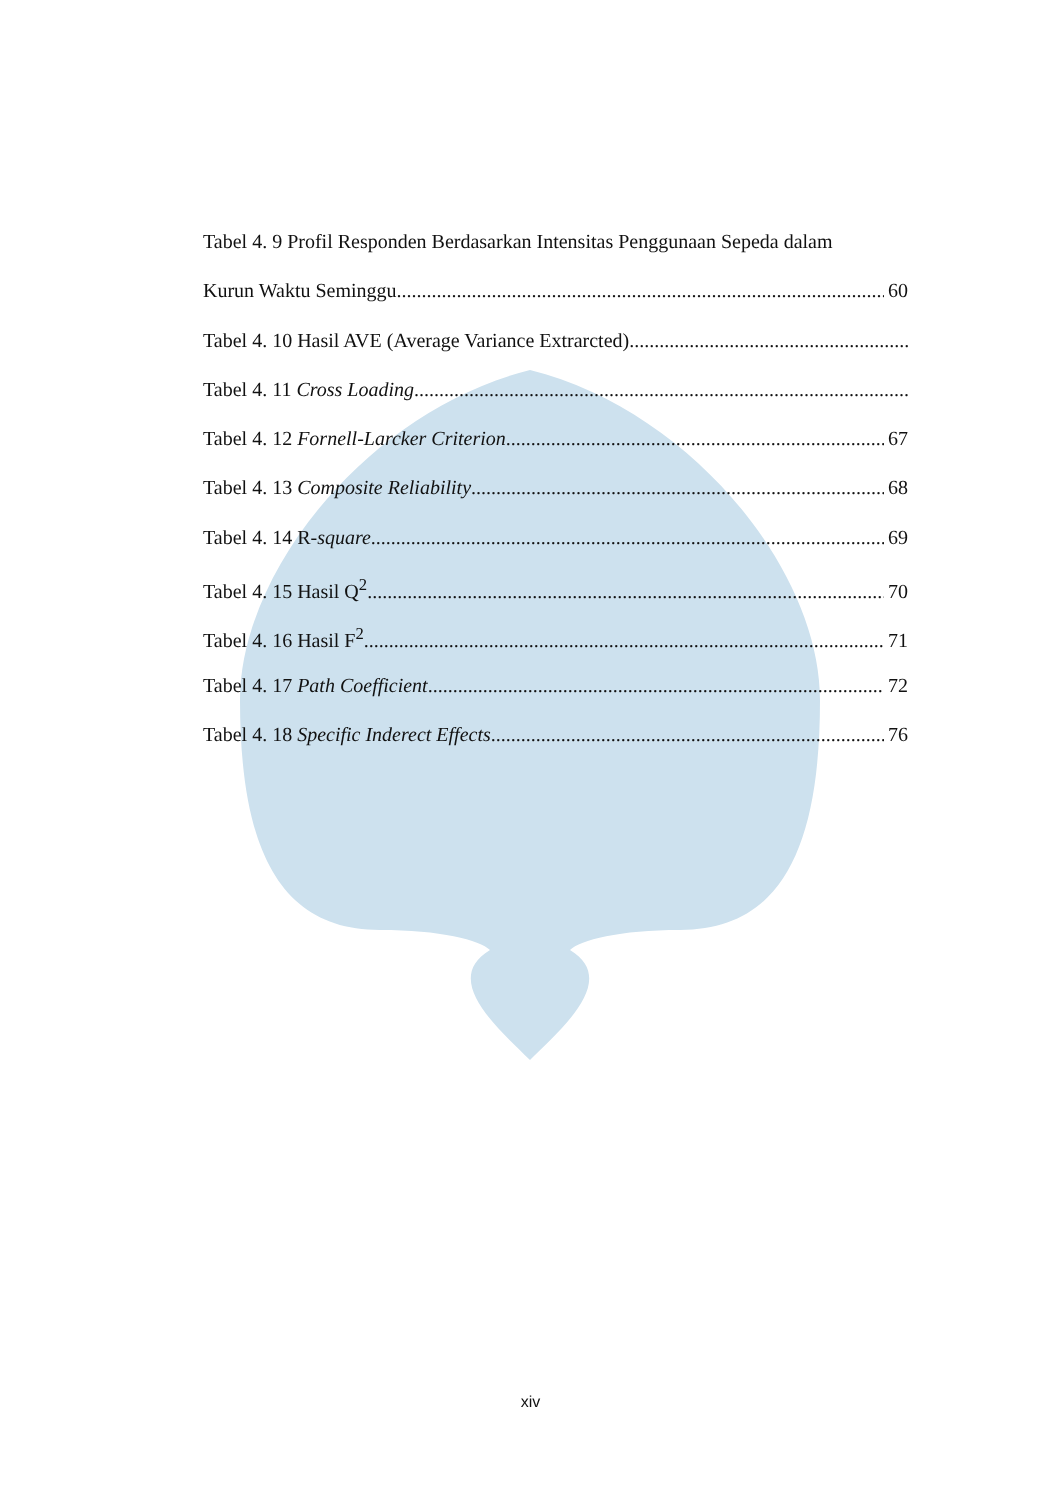Tabel 4. 9 Profil Responden Berdasarkan Intensitas Penggunaan Sepeda dalam
Kurun Waktu Seminggu 60
Tabel 4. 10 Hasil AVE (Average Variance Extrarcted)
Tabel 4. 11 Cross Loading
Tabel 4. 12 Fornell-Larcker Criterion 67
Tabel 4. 13 Composite Reliability 68
Tabel 4. 14 R-square 69
Tabel 4. 15 Hasil Q<sup>2</sup> 70
Tabel 4. 16 Hasil F<sup>2</sup> 71
Tabel 4. 17 Path Coefficient 72
Tabel 4. 18 Specific Inderect Effects 76
xiv